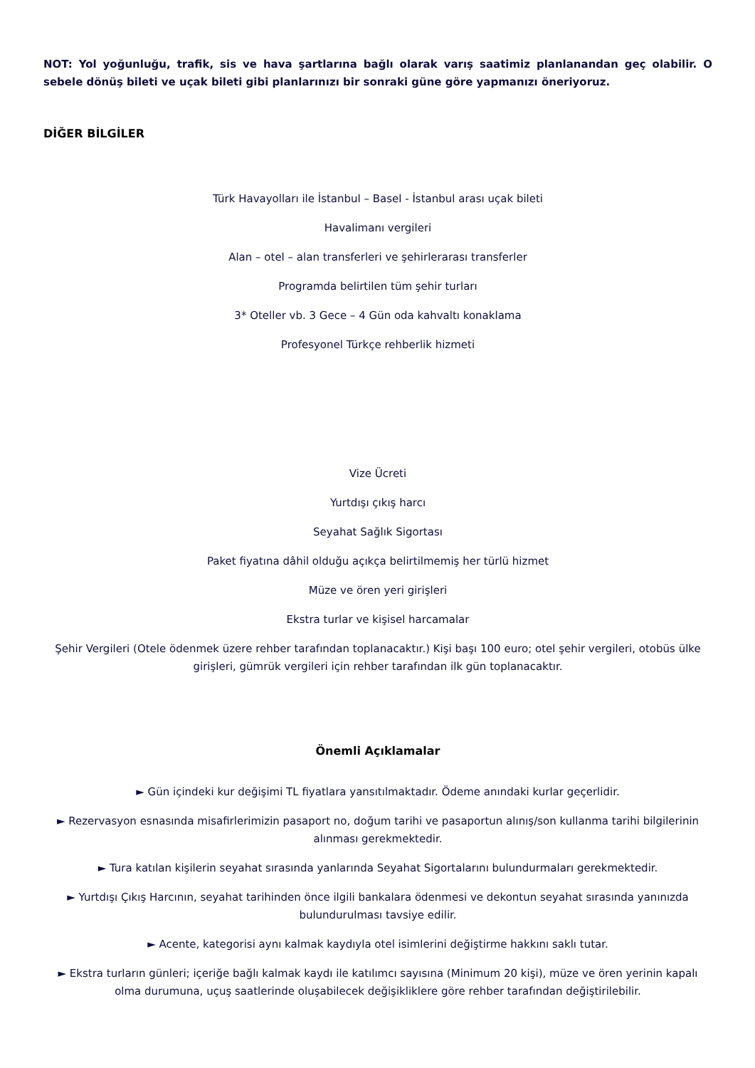NOT: Yol yoğunluğu, trafik, sis ve hava şartlarına bağlı olarak varış saatimiz planlanandan geç olabilir. O sebele dönüş bileti ve uçak bileti gibi planlarınızı bir sonraki güne göre yapmanızı öneriyoruz.
DİĞER BİLGİLER
Türk Havayolları ile İstanbul – Basel - İstanbul arası uçak bileti
Havalimanı vergileri
Alan – otel – alan transferleri ve şehirlerarası transferler
Programda belirtilen tüm şehir turları
3* Oteller vb. 3 Gece – 4 Gün oda kahvaltı konaklama
Profesyonel Türkçe rehberlik hizmeti
Vize Ücreti
Yurtdışı çıkış harcı
Seyahat Sağlık Sigortası
Paket fiyatına dâhil olduğu açıkça belirtilmemiş her türlü hizmet
Müze ve ören yeri girişleri
Ekstra turlar ve kişisel harcamalar
Şehir Vergileri (Otele ödenmek üzere rehber tarafından toplanacaktır.) Kişi başı 100 euro; otel şehir vergileri, otobüs ülke girişleri, gümrük vergileri için rehber tarafından ilk gün toplanacaktır.
Önemli Açıklamalar
► Gün içindeki kur değişimi TL fiyatlara yansıtılmaktadır. Ödeme anındaki kurlar geçerlidir.
► Rezervasyon esnasında misafirlerimizin pasaport no, doğum tarihi ve pasaportun alınış/son kullanma tarihi bilgilerinin alınması gerekmektedir.
► Tura katılan kişilerin seyahat sırasında yanlarında Seyahat Sigortalarını bulundurmaları gerekmektedir.
► Yurtdışı Çıkış Harcının, seyahat tarihinden önce ilgili bankalara ödenmesi ve dekontun seyahat sırasında yanınızda bulundurulması tavsiye edilir.
► Acente, kategorisi aynı kalmak kaydıyla otel isimlerini değiştirme hakkını saklı tutar.
► Ekstra turların günleri; içeriğe bağlı kalmak kaydı ile katılımcı sayısına (Minimum 20 kişi), müze ve ören yerinin kapalı olma durumuna, uçuş saatlerinde oluşabilecek değişikliklere göre rehber tarafından değiştirilebilir.